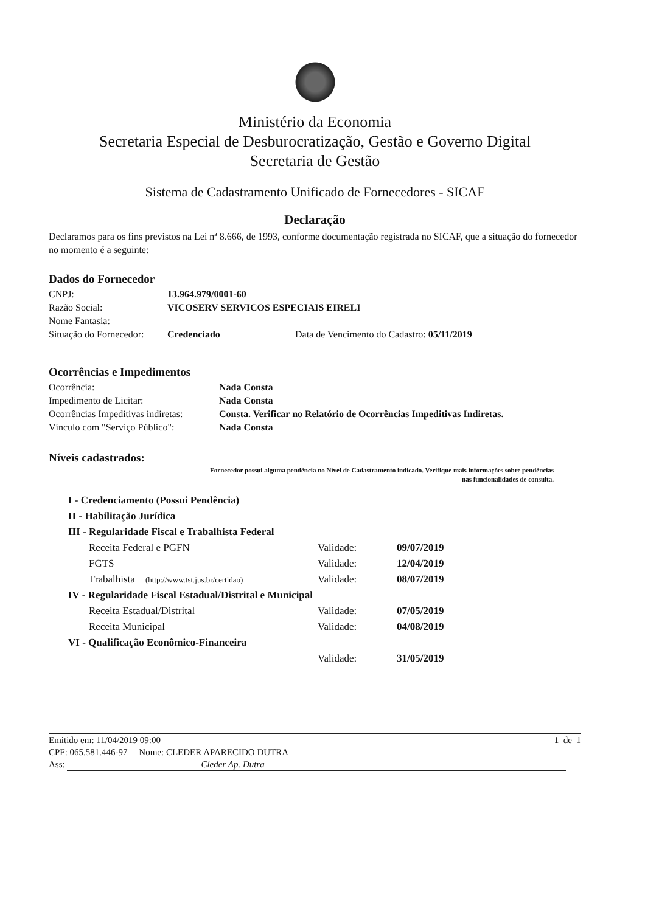Ministério da Economia
Secretaria Especial de Desburocratização, Gestão e Governo Digital
Secretaria de Gestão
Sistema de Cadastramento Unificado de Fornecedores - SICAF
Declaração
Declaramos para os fins previstos na Lei nª 8.666, de 1993, conforme documentação registrada no SICAF, que a situação do fornecedor no momento é a seguinte:
Dados do Fornecedor
| CNPJ: | 13.964.979/0001-60 | |
| Razão Social: | VICOSERV SERVICOS ESPECIAIS EIRELI | |
| Nome Fantasia: | | |
| Situação do Fornecedor: | Credenciado | Data de Vencimento do Cadastro: 05/11/2019 |
Ocorrências e Impedimentos
| Ocorrência: | Nada Consta |
| Impedimento de Licitar: | Nada Consta |
| Ocorrências Impeditivas indiretas: | Consta. Verificar no Relatório de Ocorrências Impeditivas Indiretas. |
| Vínculo com "Serviço Público": | Nada Consta |
Níveis cadastrados:
Fornecedor possui alguma pendência no Nível de Cadastramento indicado. Verifique mais informações sobre pendências
nas funcionalidades de consulta.
| I - Credenciamento (Possui Pendência) | | |
| II - Habilitação Jurídica | | |
| III - Regularidade Fiscal e Trabalhista Federal | | |
| Receita Federal e PGFN | Validade: | 09/07/2019 |
| FGTS | Validade: | 12/04/2019 |
| Trabalhista (http://www.tst.jus.br/certidao) | Validade: | 08/07/2019 |
| IV - Regularidade Fiscal Estadual/Distrital e Municipal | | |
| Receita Estadual/Distrital | Validade: | 07/05/2019 |
| Receita Municipal | Validade: | 04/08/2019 |
| VI - Qualificação Econômico-Financeira | | |
| | Validade: | 31/05/2019 |
Emitido em: 11/04/2019 09:00 1 de 1
CPF: 065.581.446-97 Nome: CLEDER APARECIDO DUTRA
Ass: Cleder Ap. Dutra